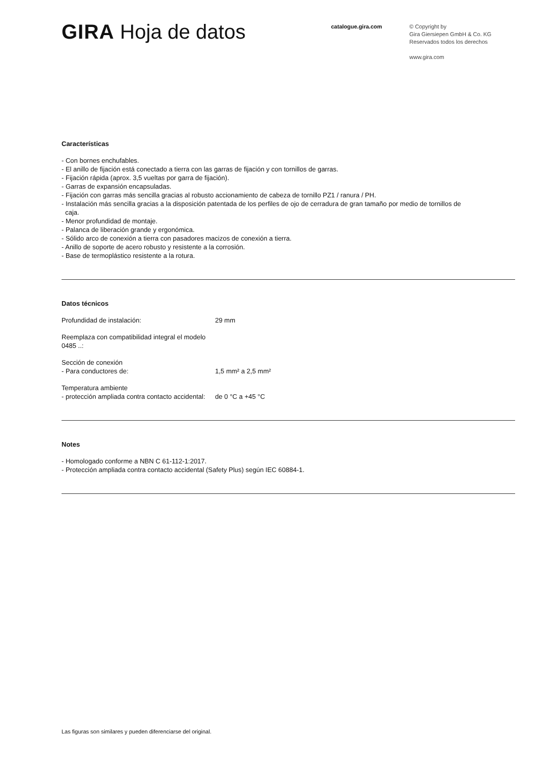GIRA Hoja de datos
catalogue.gira.com
© Copyright by
Gira Giersiepen GmbH & Co. KG
Reservados todos los derechos
www.gira.com
Características
- Con bornes enchufables.
- El anillo de fijación está conectado a tierra con las garras de fijación y con tornillos de garras.
- Fijación rápida (aprox. 3,5 vueltas por garra de fijación).
- Garras de expansión encapsuladas.
- Fijación con garras más sencilla gracias al robusto accionamiento de cabeza de tornillo PZ1 / ranura / PH.
- Instalación más sencilla gracias a la disposición patentada de los perfiles de ojo de cerradura de gran tamaño por medio de tornillos de
caja.
- Menor profundidad de montaje.
- Palanca de liberación grande y ergonómica.
- Sólido arco de conexión a tierra con pasadores macizos de conexión a tierra.
- Anillo de soporte de acero robusto y resistente a la corrosión.
- Base de termoplástico resistente a la rotura.
Datos técnicos
| Profundidad de instalación: | 29 mm |
| Reemplaza con compatibilidad integral el modelo 0485 ..: | |
| Sección de conexión - Para conductores de: | 1,5 mm² a 2,5 mm² |
| Temperatura ambiente - protección ampliada contra contacto accidental: | de 0 °C a +45 °C |
Notes
- Homologado conforme a NBN C 61-112-1:2017.
- Protección ampliada contra contacto accidental (Safety Plus) según IEC 60884-1.
Las figuras son similares y pueden diferenciarse del original.